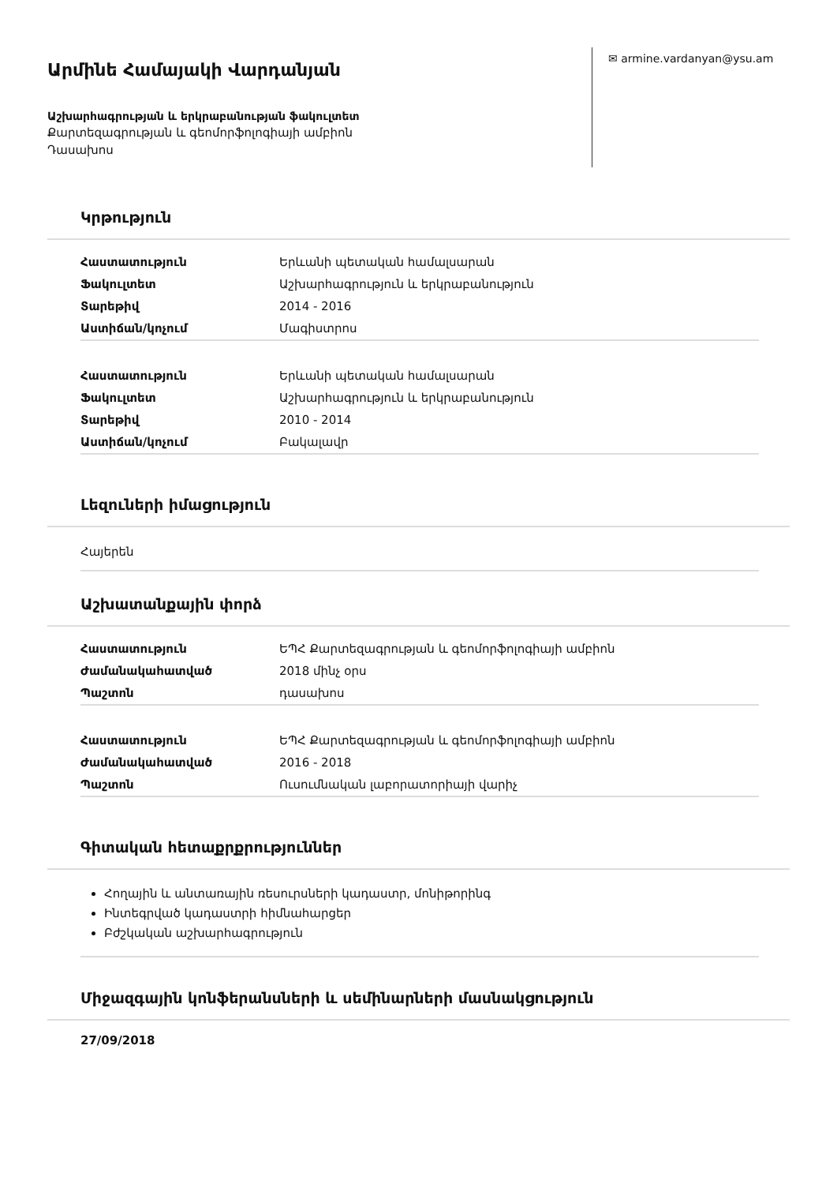Արմինե Համայակի Վարդանյան
Աշխարհագրության և երկրաբանության ֆակուլտետ
Քարտեզագրության և գեոմորֆոլոգիայի ամբիոն
Դասախոս
✉ armine.vardanyan@ysu.am
Կրթություն
| Հաստատություն | Երևանի պետական համալսարան |
| Ֆակուլտետ | Աշխարհագրություն և երկրաբանություն |
| Տարեթիվ | 2014 - 2016 |
| Աստիճան/կոչում | Մագիստրոս |
| Հաստատություն | Երևանի պետական համալսարան |
| Ֆակուլտետ | Աշխարհագրություն և երկրաբանություն |
| Տարեթիվ | 2010 - 2014 |
| Աստիճան/կոչում | Բակալավր |
Լեզուների իմացություն
Հայերեն
Աշխատանքային փորձ
| Հաստատություն | ԵՊՀ Քարտեզագրության և գեոմորֆոլոգիայի ամբիոն |
| Ժամանակահատված | 2018 մինչ օրս |
| Պաշտոն | դասախոս |
| Հաստատություն | ԵՊՀ Քարտեզագրության և գեոմորֆոլոգիայի ամբիոն |
| Ժամանակահատված | 2016 - 2018 |
| Պաշտոն | Ուսումնական լաբորատորիայի վարիչ |
Գիտական հետաքրքրություններ
Հողային և անտառային ռեսուրսների կադաստր, մոնիթորինգ
Ինտեգրված կադաստրի հիմնահարցեր
Բժշկական աշխարհագրություն
Միջազգային կոնֆերանսների և սեմինարների մասնակցություն
27/09/2018